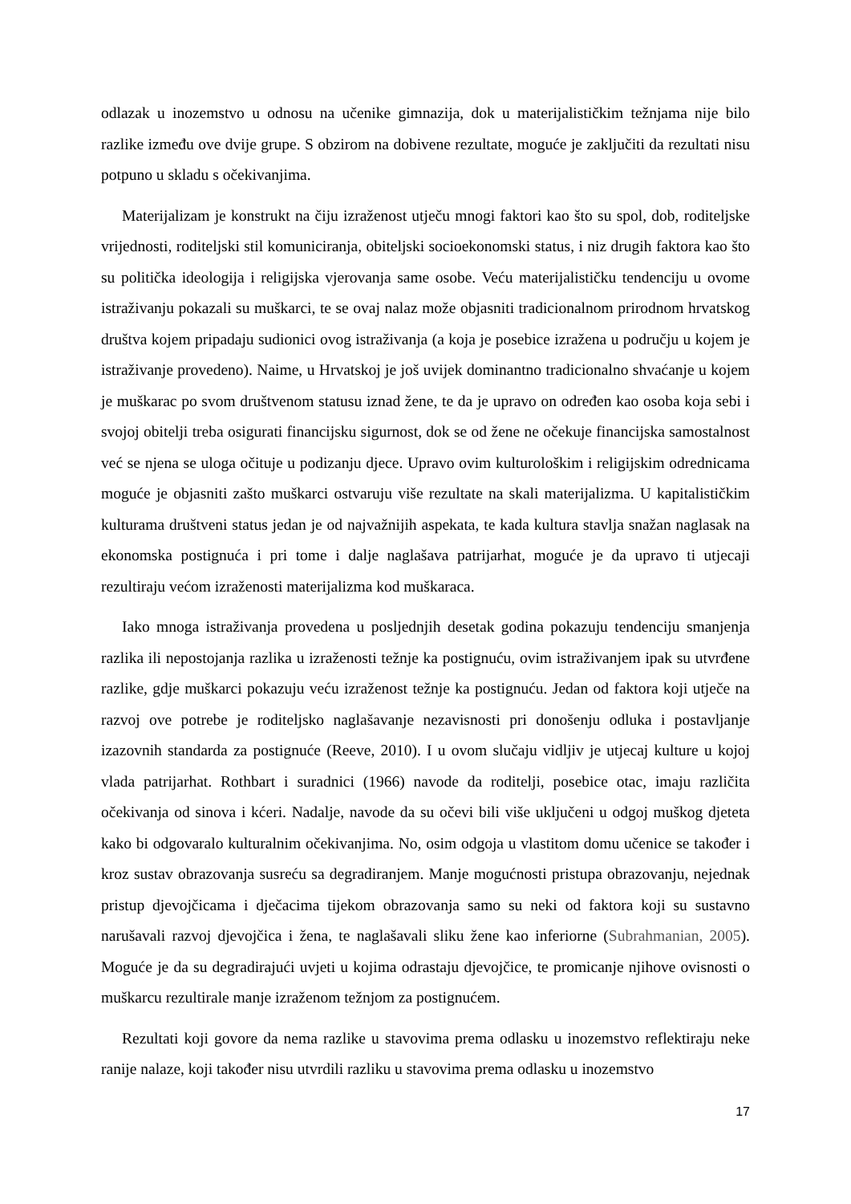odlazak u inozemstvo u odnosu na učenike gimnazija, dok u materijalističkim težnjama nije bilo razlike između ove dvije grupe. S obzirom na dobivene rezultate, moguće je zaključiti da rezultati nisu potpuno u skladu s očekivanjima.
Materijalizam je konstrukt na čiju izraženost utječu mnogi faktori kao što su spol, dob, roditeljske vrijednosti, roditeljski stil komuniciranja, obiteljski socioekonomski status, i niz drugih faktora kao što su politička ideologija i religijska vjerovanja same osobe. Veću materijalističku tendenciju u ovome istraživanju pokazali su muškarci, te se ovaj nalaz može objasniti tradicionalnom prirodnom hrvatskog društva kojem pripadaju sudionici ovog istraživanja (a koja je posebice izražena u području u kojem je istraživanje provedeno). Naime, u Hrvatskoj je još uvijek dominantno tradicionalno shvaćanje u kojem je muškarac po svom društvenom statusu iznad žene, te da je upravo on određen kao osoba koja sebi i svojoj obitelji treba osigurati financijsku sigurnost, dok se od žene ne očekuje financijska samostalnost već se njena se uloga očituje u podizanju djece. Upravo ovim kulturološkim i religijskim odrednicama moguće je objasniti zašto muškarci ostvaruju više rezultate na skali materijalizma. U kapitalističkim kulturama društveni status jedan je od najvažnijih aspekata, te kada kultura stavlja snažan naglasak na ekonomska postignuća i pri tome i dalje naglašava patrijarhat, moguće je da upravo ti utjecaji rezultiraju većom izraženosti materijalizma kod muškaraca.
Iako mnoga istraživanja provedena u posljednjih desetak godina pokazuju tendenciju smanjenja razlika ili nepostojanja razlika u izraženosti težnje ka postignuću, ovim istraživanjem ipak su utvrđene razlike, gdje muškarci pokazuju veću izraženost težnje ka postignuću. Jedan od faktora koji utječe na razvoj ove potrebe je roditeljsko naglašavanje nezavisnosti pri donošenju odluka i postavljanje izazovnih standarda za postignuće (Reeve, 2010). I u ovom slučaju vidljiv je utjecaj kulture u kojoj vlada patrijarhat. Rothbart i suradnici (1966) navode da roditelji, posebice otac, imaju različita očekivanja od sinova i kćeri. Nadalje, navode da su očevi bili više uključeni u odgoj muškog djeteta kako bi odgovaralo kulturalnim očekivanjima. No, osim odgoja u vlastitom domu učenice se također i kroz sustav obrazovanja susreću sa degradiranjem. Manje mogućnosti pristupa obrazovanju, nejednak pristup djevojčicama i dječacima tijekom obrazovanja samo su neki od faktora koji su sustavno narušavali razvoj djevojčica i žena, te naglašavali sliku žene kao inferiorne (Subrahmanian, 2005). Moguće je da su degradirajući uvjeti u kojima odrastaju djevojčice, te promicanje njihove ovisnosti o muškarcu rezultirale manje izraženom težnjom za postignućem.
Rezultati koji govore da nema razlike u stavovima prema odlasku u inozemstvo reflektiraju neke ranije nalaze, koji također nisu utvrdili razliku u stavovima prema odlasku u inozemstvo
17